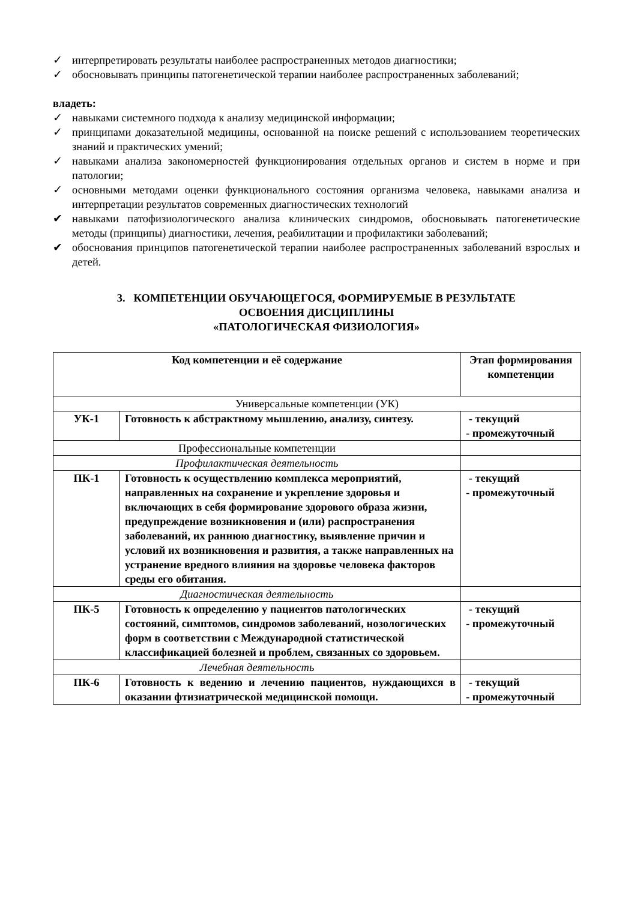✓ интерпретировать результаты наиболее распространенных методов диагностики;
✓ обосновывать принципы патогенетической терапии наиболее распространенных заболеваний;
владеть:
✓ навыками системного подхода к анализу медицинской информации;
✓ принципами доказательной медицины, основанной на поиске решений с использованием теоретических знаний и практических умений;
✓ навыками анализа закономерностей функционирования отдельных органов и систем в норме и при патологии;
✓ основными методами оценки функционального состояния организма человека, навыками анализа и интерпретации результатов современных диагностических технологий
✔ навыками патофизиологического анализа клинических синдромов, обосновывать патогенетические методы (принципы) диагностики, лечения, реабилитации и профилактики заболеваний;
✔ обоснования принципов патогенетической терапии наиболее распространенных заболеваний взрослых и детей.
3. КОМПЕТЕНЦИИ ОБУЧАЮЩЕГОСЯ, ФОРМИРУЕМЫЕ В РЕЗУЛЬТАТЕ
ОСВОЕНИЯ ДИСЦИПЛИНЫ
«ПАТОЛОГИЧЕСКАЯ ФИЗИОЛОГИЯ»
| Код компетенции и её содержание | | Этап формирования компетенции |
| --- | --- | --- |
| Универсальные компетенции (УК) | | |
| УК-1 | Готовность к абстрактному мышлению, анализу, синтезу. | - текущий - промежуточный |
| Профессиональные компетенции | | |
| Профилактическая деятельность | | |
| ПК-1 | Готовность к осуществлению комплекса мероприятий, направленных на сохранение и укрепление здоровья и включающих в себя формирование здорового образа жизни, предупреждение возникновения и (или) распространения заболеваний, их раннюю диагностику, выявление причин и условий их возникновения и развития, а также направленных на устранение вредного влияния на здоровье человека факторов среды его обитания. | - текущий - промежуточный |
| Диагностическая деятельность | | |
| ПК-5 | Готовность к определению у пациентов патологических состояний, симптомов, синдромов заболеваний, нозологических форм в соответствии с Международной статистической классификацией болезней и проблем, связанных со здоровьем. | - текущий - промежуточный |
| Лечебная деятельность | | |
| ПК-6 | Готовность к ведению и лечению пациентов, нуждающихся в оказании фтизиатрической медицинской помощи. | - текущий - промежуточный |